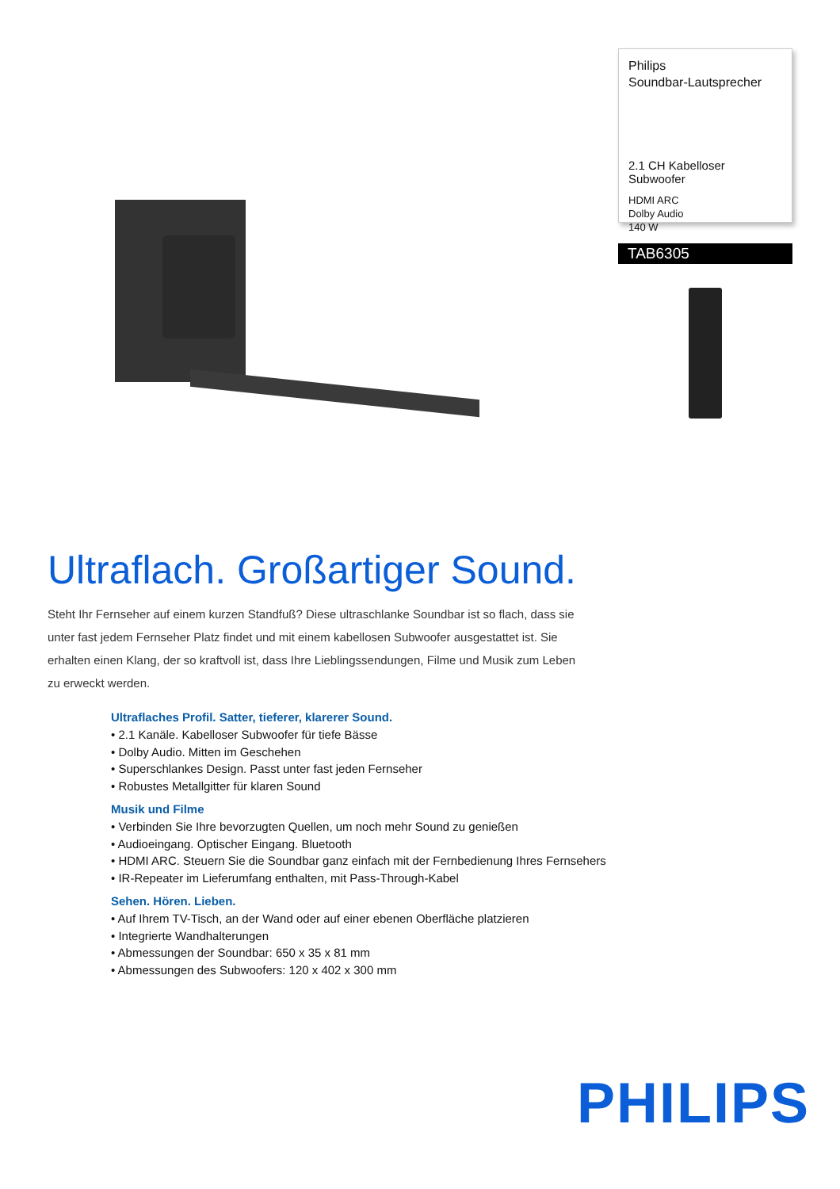Philips
Soundbar-Lautsprecher
2.1 CH Kabelloser Subwoofer
HDMI ARC
Dolby Audio
140 W
TAB6305
Ultraflach. Großartiger Sound.
Steht Ihr Fernseher auf einem kurzen Standfuß? Diese ultraschlanke Soundbar ist so flach, dass sie unter fast jedem Fernseher Platz findet und mit einem kabellosen Subwoofer ausgestattet ist. Sie erhalten einen Klang, der so kraftvoll ist, dass Ihre Lieblingssendungen, Filme und Musik zum Leben zu erweckt werden.
Ultraflaches Profil. Satter, tieferer, klarerer Sound.
• 2.1 Kanäle. Kabelloser Subwoofer für tiefe Bässe
• Dolby Audio. Mitten im Geschehen
• Superschlankes Design. Passt unter fast jeden Fernseher
• Robustes Metallgitter für klaren Sound
Musik und Filme
• Verbinden Sie Ihre bevorzugten Quellen, um noch mehr Sound zu genießen
• Audioeingang. Optischer Eingang. Bluetooth
• HDMI ARC. Steuern Sie die Soundbar ganz einfach mit der Fernbedienung Ihres Fernsehers
• IR-Repeater im Lieferumfang enthalten, mit Pass-Through-Kabel
Sehen. Hören. Lieben.
• Auf Ihrem TV-Tisch, an der Wand oder auf einer ebenen Oberfläche platzieren
• Integrierte Wandhalterungen
• Abmessungen der Soundbar: 650 x 35 x 81 mm
• Abmessungen des Subwoofers: 120 x 402 x 300 mm
PHILIPS